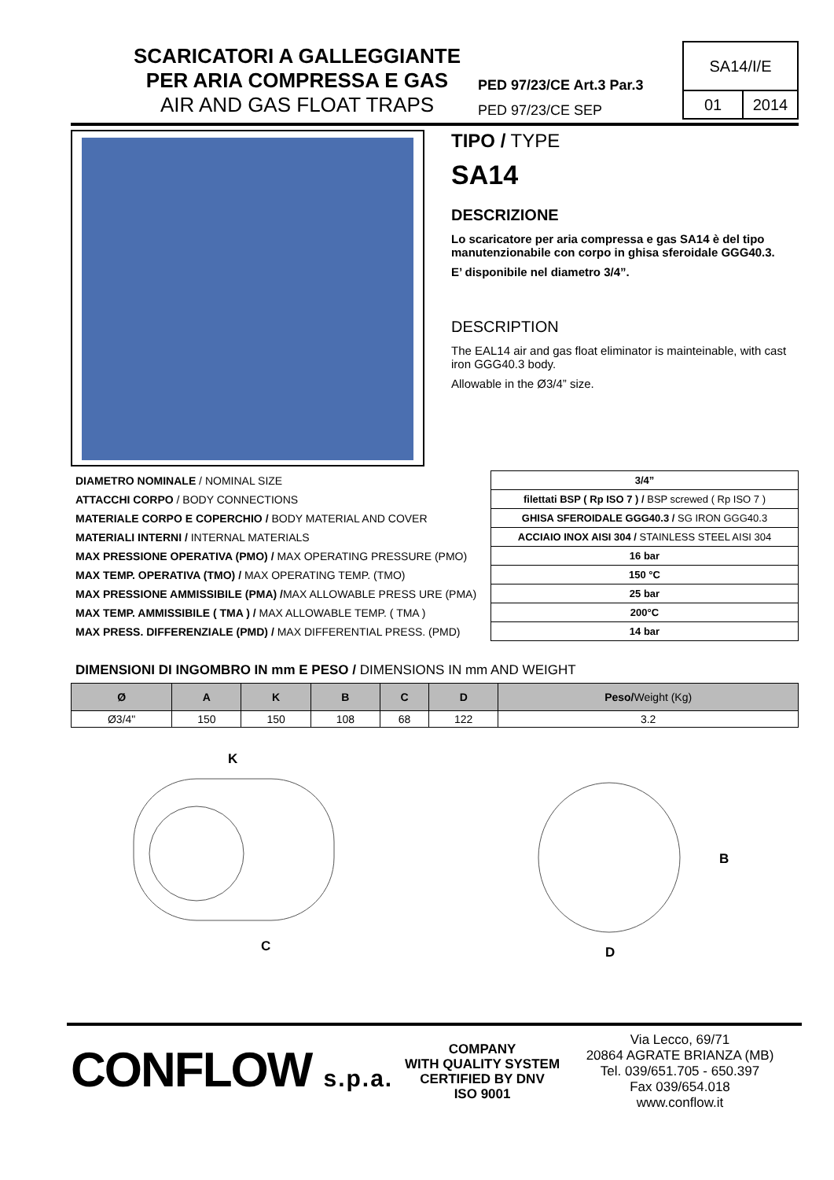SCARICATORI A GALLEGGIANTE
PER ARIA COMPRESSA E GAS
AIR AND GAS FLOAT TRAPS
PED 97/23/CE Art.3 Par.3
PED 97/23/CE SEP
SA14/I/E
01 2014
TIPO / TYPE
SA14
DESCRIZIONE
Lo scaricatore per aria compressa e gas SA14 è del tipo manutenzionabile con corpo in ghisa sferoidale GGG40.3.
E’ disponibile nel diametro 3/4”.
DESCRIPTION
The EAL14 air and gas float eliminator is mainteinable, with cast iron GGG40.3 body.
Allowable in the Ø3/4” size.
| DIAMETRO NOMINALE / NOMINAL SIZE | 3/4” |
| ATTACCHI CORPO / BODY CONNECTIONS | filettati BSP ( Rp ISO 7 ) / BSP screwed ( Rp ISO 7 ) |
| MATERIALE CORPO E COPERCHIO / BODY MATERIAL AND COVER | GHISA SFEROIDALE GGG40.3 / SG IRON GGG40.3 |
| MATERIALI INTERNI / INTERNAL MATERIALS | ACCIAIO INOX AISI 304 / STAINLESS STEEL AISI 304 |
| MAX PRESSIONE OPERATIVA (PMO) / MAX OPERATING PRESSURE (PMO) | 16 bar |
| MAX TEMP. OPERATIVA (TMO) / MAX OPERATING TEMP. (TMO) | 150 °C |
| MAX PRESSIONE AMMISSIBILE (PMA) / MAX ALLOWABLE PRESS URE (PMA) | 25 bar |
| MAX TEMP. AMMISSIBILE ( TMA ) / MAX ALLOWABLE TEMP. ( TMA ) | 200°C |
| MAX PRESS. DIFFERENZIALE (PMD) / MAX DIFFERENTIAL PRESS. (PMD) | 14 bar |
DIMENSIONI DI INGOMBRO IN mm E PESO / DIMENSIONS IN mm AND WEIGHT
| Ø | A | K | B | C | D | Peso/ Weight (Kg) |
| --- | --- | --- | --- | --- | --- | --- |
| Ø3/4" | 150 | 150 | 108 | 68 | 122 | 3.2 |
K
C
B
D
CONFLOW s.p.a.
COMPANY
WITH QUALITY SYSTEM
CERTIFIED BY DNV
ISO 9001
Via Lecco, 69/71
20864 AGRATE BRIANZA (MB)
Tel. 039/651.705 - 650.397
Fax 039/654.018
www.conflow.it